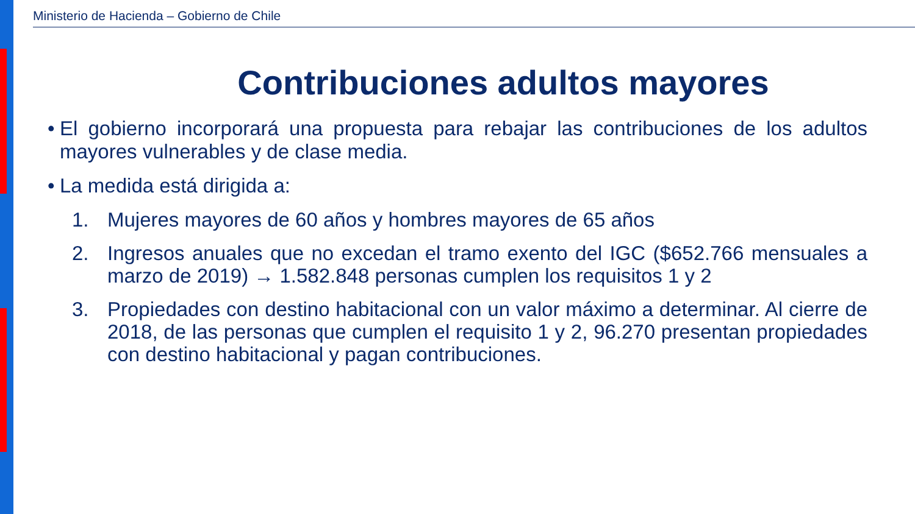Ministerio de Hacienda – Gobierno de Chile
Contribuciones adultos mayores
• El gobierno incorporará una propuesta para rebajar las contribuciones de los adultos mayores vulnerables y de clase media.
• La medida está dirigida a:
1. Mujeres mayores de 60 años y hombres mayores de 65 años
2. Ingresos anuales que no excedan el tramo exento del IGC ($652.766 mensuales a marzo de 2019) → 1.582.848 personas cumplen los requisitos 1 y 2
3. Propiedades con destino habitacional con un valor máximo a determinar. Al cierre de 2018, de las personas que cumplen el requisito 1 y 2, 96.270 presentan propiedades con destino habitacional y pagan contribuciones.